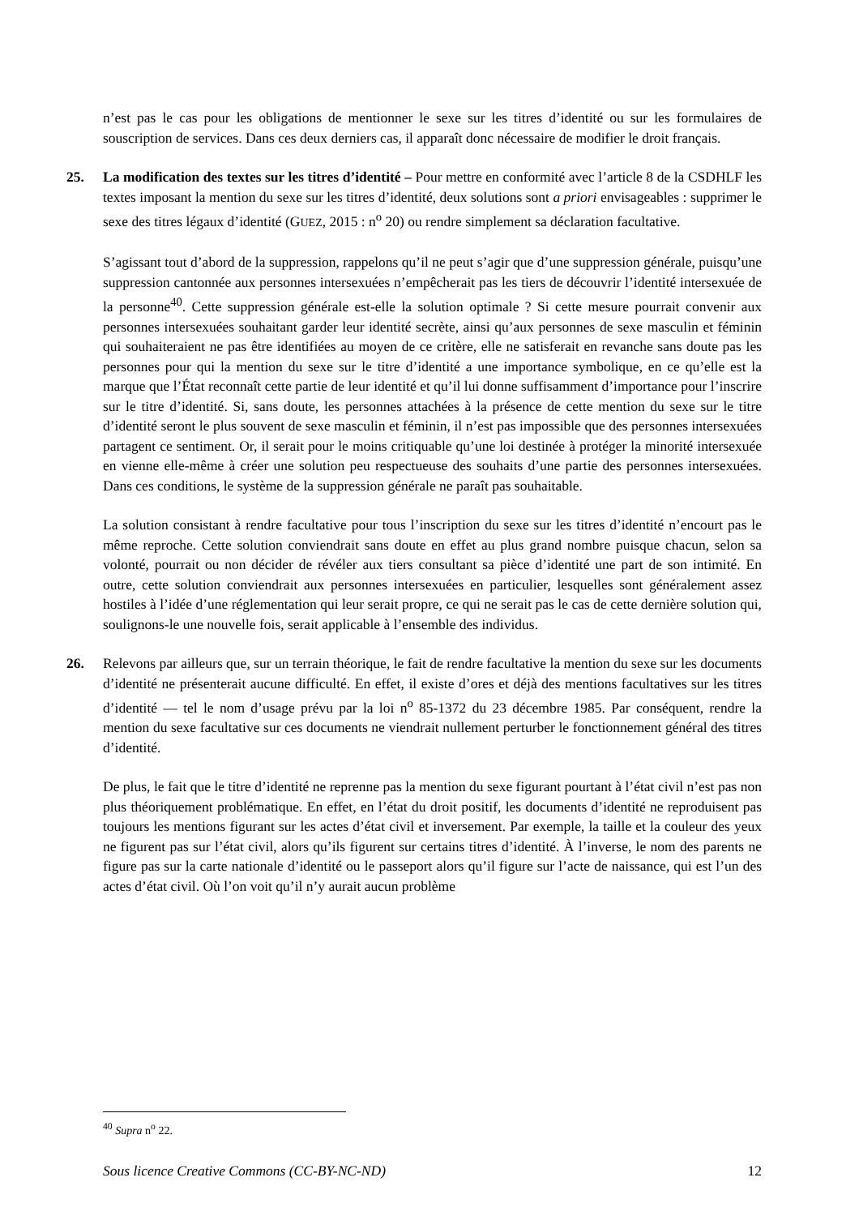n’est pas le cas pour les obligations de mentionner le sexe sur les titres d’identité ou sur les formulaires de souscription de services. Dans ces deux derniers cas, il apparaît donc nécessaire de modifier le droit français.
25. La modification des textes sur les titres d’identité – Pour mettre en conformité avec l’article 8 de la CSDHLF les textes imposant la mention du sexe sur les titres d’identité, deux solutions sont a priori envisageables : supprimer le sexe des titres légaux d’identité (GUEZ, 2015 : n<sup>o</sup> 20) ou rendre simplement sa déclaration facultative.
S’agissant tout d’abord de la suppression, rappelons qu’il ne peut s’agir que d’une suppression générale, puisqu’une suppression cantonnée aux personnes intersexuées n’empêcherait pas les tiers de découvrir l’identité intersexuée de la personne<sup>40</sup>. Cette suppression générale est-elle la solution optimale ? Si cette mesure pourrait convenir aux personnes intersexuées souhaitant garder leur identité secrète, ainsi qu’aux personnes de sexe masculin et féminin qui souhaiteraient ne pas être identifiées au moyen de ce critère, elle ne satisferait en revanche sans doute pas les personnes pour qui la mention du sexe sur le titre d’identité a une importance symbolique, en ce qu’elle est la marque que l’État reconnaît cette partie de leur identité et qu’il lui donne suffisamment d’importance pour l’inscrire sur le titre d’identité. Si, sans doute, les personnes attachées à la présence de cette mention du sexe sur le titre d’identité seront le plus souvent de sexe masculin et féminin, il n’est pas impossible que des personnes intersexuées partagent ce sentiment. Or, il serait pour le moins critiquable qu’une loi destinée à protéger la minorité intersexuée en vienne elle-même à créer une solution peu respectueuse des souhaits d’une partie des personnes intersexuées. Dans ces conditions, le système de la suppression générale ne paraît pas souhaitable.
La solution consistant à rendre facultative pour tous l’inscription du sexe sur les titres d’identité n’encourt pas le même reproche. Cette solution conviendrait sans doute en effet au plus grand nombre puisque chacun, selon sa volonté, pourrait ou non décider de révéler aux tiers consultant sa pièce d’identité une part de son intimité. En outre, cette solution conviendrait aux personnes intersexuées en particulier, lesquelles sont généralement assez hostiles à l’idée d’une réglementation qui leur serait propre, ce qui ne serait pas le cas de cette dernière solution qui, soulignons-le une nouvelle fois, serait applicable à l’ensemble des individus.
26. Relevons par ailleurs que, sur un terrain théorique, le fait de rendre facultative la mention du sexe sur les documents d’identité ne présenterait aucune difficulté. En effet, il existe d’ores et déjà des mentions facultatives sur les titres d’identité — tel le nom d’usage prévu par la loi n<sup>o</sup> 85-1372 du 23 décembre 1985. Par conséquent, rendre la mention du sexe facultative sur ces documents ne viendrait nullement perturber le fonctionnement général des titres d’identité.
De plus, le fait que le titre d’identité ne reprenne pas la mention du sexe figurant pourtant à l’état civil n’est pas non plus théoriquement problématique. En effet, en l’état du droit positif, les documents d’identité ne reproduisent pas toujours les mentions figurant sur les actes d’état civil et inversement. Par exemple, la taille et la couleur des yeux ne figurent pas sur l’état civil, alors qu’ils figurent sur certains titres d’identité. À l’inverse, le nom des parents ne figure pas sur la carte nationale d’identité ou le passeport alors qu’il figure sur l’acte de naissance, qui est l’un des actes d’état civil. Où l’on voit qu’il n’y aurait aucun problème
<sup>40</sup> Supra n<sup>o</sup> 22.
Sous licence Creative Commons (CC-BY-NC-ND) 12